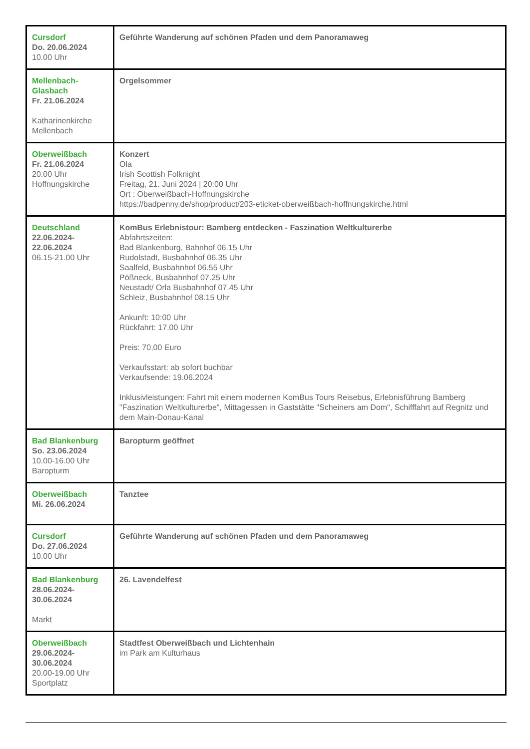| Cursdorf Do. 20.06.2024 10.00 Uhr | Geführte Wanderung auf schönen Pfaden und dem Panoramaweg |
| Mellenbach- Glasbach Fr. 21.06.2024 Katharinenkirche Mellenbach | Orgelsommer |
| Oberweißbach Fr. 21.06.2024 20.00 Uhr Hoffnungskirche | Konzert Ola Irish Scottish Folknight Freitag, 21. Juni 2024 / 20:00 Uhr Ort : Oberweißbach-Hoffnungskirche https://badpenny.de/shop/product/203-eticket-oberweißbach-hoffnungskirche.html |
| Deutschland 22.06.2024- 22.06.2024 06.15-21.00 Uhr | KomBus Erlebnistour: Bamberg entdecken - Faszination Weltkulturerbe Abfahrtszeiten: Bad Blankenburg, Bahnhof 06.15 Uhr Rudolstadt, Busbahnhof 06.35 Uhr Saalfeld, Busbahnhof 06.55 Uhr Pößneck, Busbahnhof 07.25 Uhr Neustadt/ Orla Busbahnhof 07.45 Uhr Schleiz, Busbahnhof 08.15 Uhr Ankunft: 10:00 Uhr Rückfahrt: 17.00 Uhr Preis: 70,00 Euro Verkaufsstart: ab sofort buchbar Verkaufsende: 19.06.2024 Inklusivleistungen: Fahrt mit einem modernen KomBus Tours Reisebus, Erlebnisführung Bamberg "Faszination Weltkulturerbe", Mittagessen in Gaststätte "Scheiners am Dom", Schifffahrt auf Regnitz und dem Main-Donau-Kanal |
| Bad Blankenburg So. 23.06.2024 10.00-16.00 Uhr Baropturm | Baropturm geöffnet |
| Oberweißbach Mi. 26.06.2024 | Tanztee |
| Cursdorf Do. 27.06.2024 10.00 Uhr | Geführte Wanderung auf schönen Pfaden und dem Panoramaweg |
| Bad Blankenburg 28.06.2024- 30.06.2024 Markt | 26. Lavendelfest |
| Oberweißbach 29.06.2024- 30.06.2024 20.00-19.00 Uhr Sportplatz | Stadtfest Oberweißbach und Lichtenhain im Park am Kulturhaus |